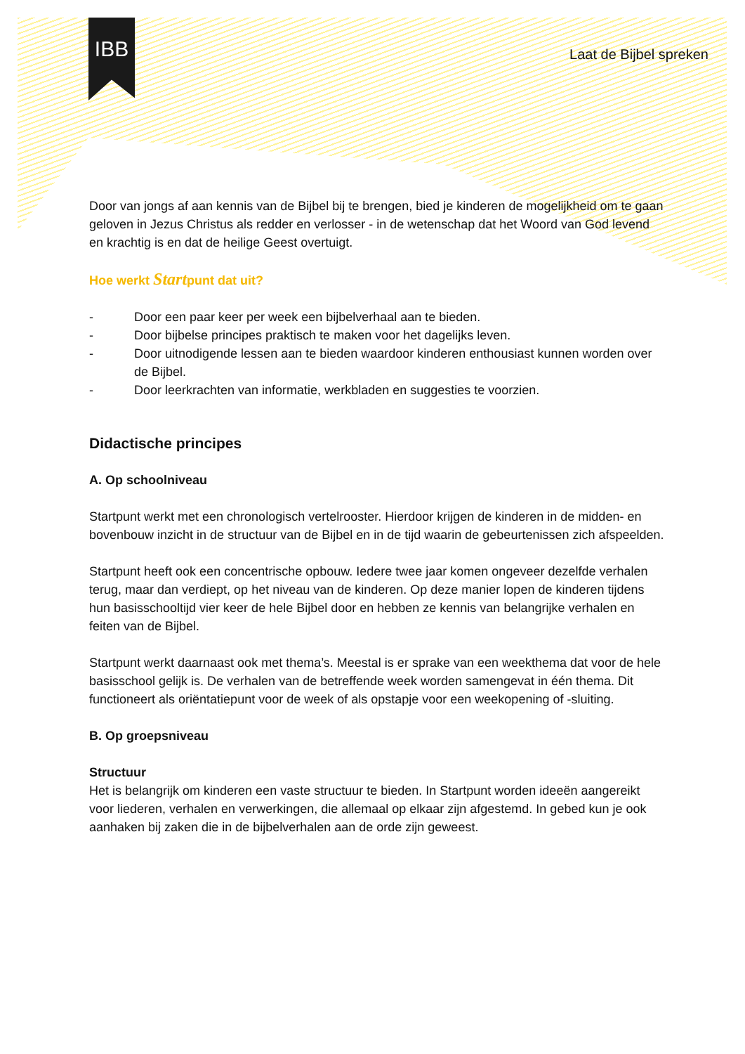IBB
Laat de Bijbel spreken
Door van jongs af aan kennis van de Bijbel bij te brengen, bied je kinderen de mogelijkheid om te gaan geloven in Jezus Christus als redder en verlosser - in de wetenschap dat het Woord van God levend en krachtig is en dat de heilige Geest overtuigt.
Hoe werkt Startpunt dat uit?
- Door een paar keer per week een bijbelverhaal aan te bieden.
- Door bijbelse principes praktisch te maken voor het dagelijks leven.
- Door uitnodigende lessen aan te bieden waardoor kinderen enthousiast kunnen worden over de Bijbel.
- Door leerkrachten van informatie, werkbladen en suggesties te voorzien.
Didactische principes
A. Op schoolniveau
Startpunt werkt met een chronologisch vertelrooster. Hierdoor krijgen de kinderen in de midden- en bovenbouw inzicht in de structuur van de Bijbel en in de tijd waarin de gebeurtenissen zich afspeelden.
Startpunt heeft ook een concentrische opbouw. Iedere twee jaar komen ongeveer dezelfde verhalen terug, maar dan verdiept, op het niveau van de kinderen. Op deze manier lopen de kinderen tijdens hun basisschooltijd vier keer de hele Bijbel door en hebben ze kennis van belangrijke verhalen en feiten van de Bijbel.
Startpunt werkt daarnaast ook met thema’s. Meestal is er sprake van een weekthema dat voor de hele basisschool gelijk is. De verhalen van de betreffende week worden samengevat in één thema. Dit functioneert als oriëntatiepunt voor de week of als opstapje voor een weekopening of -sluiting.
B. Op groepsniveau
Structuur
Het is belangrijk om kinderen een vaste structuur te bieden. In Startpunt worden ideeën aangereikt voor liederen, verhalen en verwerkingen, die allemaal op elkaar zijn afgestemd. In gebed kun je ook aanhaken bij zaken die in de bijbelverhalen aan de orde zijn geweest.